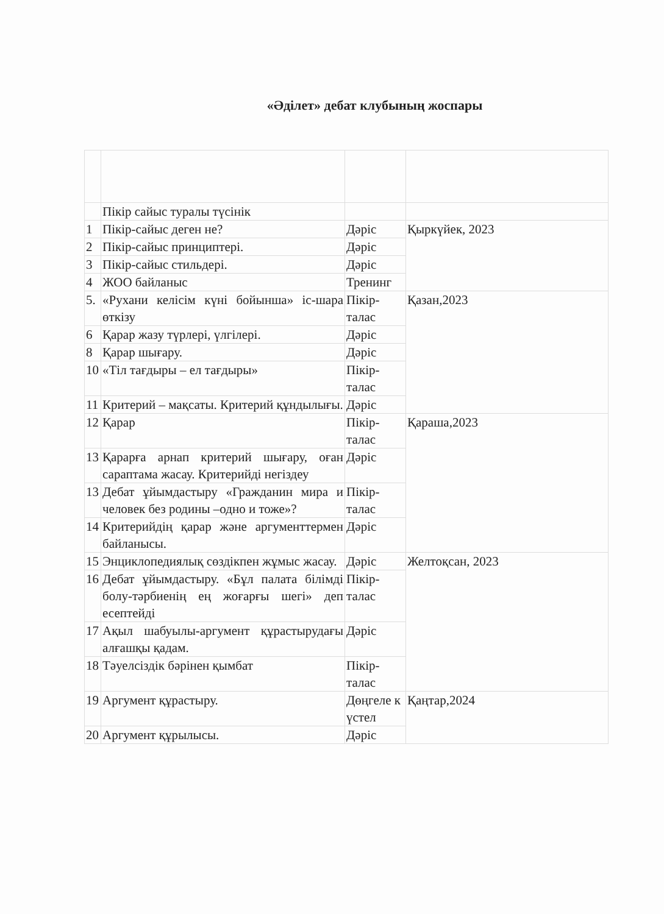«Әділет» дебат клубының жоспары
| | Пікір сайыс туралы түсінік | | |
| 1 | Пікір-сайыс деген не? | Дәріс | Қыркүйек, 2023 |
| 2 | Пікір-сайыс принциптері. | Дәріс | |
| 3 | Пікір-сайыс стильдері. | Дәріс | |
| 4 | ЖОО байланыс | Тренинг | |
| 5. | «Рухани келісім күні бойынша» іс-шара өткізу | Пікір-талас | Қазан,2023 |
| 6 | Қарар жазу түрлері, үлгілері. | Дәріс | |
| 8 | Қарар шығару. | Дәріс | |
| 10 | «Тіл тағдыры – ел тағдыры» | Пікір-талас | |
| 11 | Критерий – мақсаты. Критерий құндылығы. | Дәріс | |
| 12 | Қарар | Пікір-талас | Қараша,2023 |
| 13 | Қарарға арнап критерий шығару, оған сараптама жасау. Критерийді негіздеу | Дәріс | |
| 13 | Дебат ұйымдастыру «Гражданин мира и человек без родины –одно и тоже»? | Пікір-талас | |
| 14 | Критерийдің қарар және аргументтермен байланысы. | Дәріс | |
| 15 | Энциклопедиялық сөздікпен жұмыс жасау. | Дәріс | Желтоқсан, 2023 |
| 16 | Дебат ұйымдастыру. «Бұл палата білімді болу-тәрбиенің ең жоғарғы шегі» деп есептейді | Пікір-талас | |
| 17 | Ақыл шабуылы-аргумент құрастырудағы алғашқы қадам. | Дәріс | |
| 18 | Тәуелсіздік бәрінен қымбат | Пікір-талас | |
| 19 | Аргумент құрастыру. | Дөңгеле к үстел | Қаңтар,2024 |
| 20 | Аргумент құрылысы. | Дәріс | |